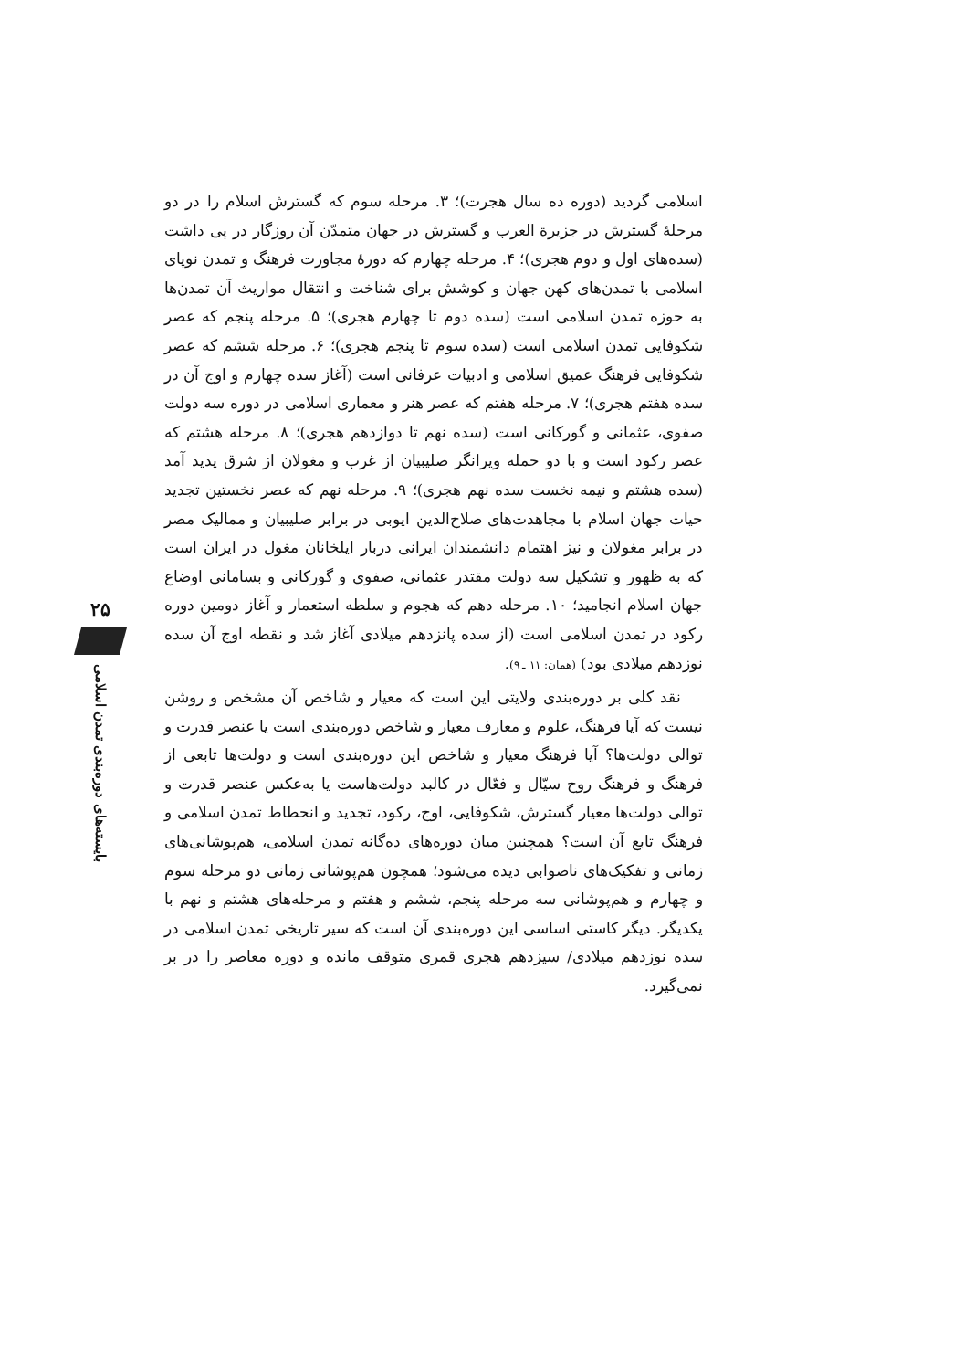اسلامی گردید (دوره ده سال هجرت)؛ ۳. مرحله سوم که گسترش اسلام را در دو مرحلهٔ گسترش در جزیرة العرب و گسترش در جهان متمدّن آن روزگار در پی داشت (سده‌های اول و دوم هجری)؛ ۴. مرحله چهارم که دورهٔ مجاورت فرهنگ و تمدن نوپای اسلامی با تمدن‌های کهن جهان و کوشش برای شناخت و انتقال مواریث آن تمدن‌ها به حوزه تمدن اسلامی است (سده دوم تا چهارم هجری)؛ ۵. مرحله پنجم که عصر شکوفایی تمدن اسلامی است (سده سوم تا پنجم هجری)؛ ۶. مرحله ششم که عصر شکوفایی فرهنگ عمیق اسلامی و ادبیات عرفانی است (آغاز سده چهارم و اوج آن در سده هفتم هجری)؛ ۷. مرحله هفتم که عصر هنر و معماری اسلامی در دوره سه دولت صفوی، عثمانی و گورکانی است (سده نهم تا دوازدهم هجری)؛ ۸. مرحله هشتم که عصر رکود است و با دو حمله ویرانگر صلیبیان از غرب و مغولان از شرق پدید آمد (سده هشتم و نیمه نخست سده نهم هجری)؛ ۹. مرحله نهم که عصر نخستین تجدید حیات جهان اسلام با مجاهدت‌های صلاح‌الدین ایوبی در برابر صلیبیان و ممالیک مصر در برابر مغولان و نیز اهتمام دانشمندان ایرانی دربار ایلخانان مغول در ایران است که به ظهور و تشکیل سه دولت مقتدر عثمانی، صفوی و گورکانی و بسامانی اوضاع جهان اسلام انجامید؛ ۱۰. مرحله دهم که هجوم و سلطه استعمار و آغاز دومین دوره رکود در تمدن اسلامی است (از سده پانزدهم میلادی آغاز شد و نقطه اوج آن سده نوزدهم میلادی بود) (همان: ۱۱ ـ ۹).
نقد کلی بر دوره‌بندی ولایتی این است که معیار و شاخص آن مشخص و روشن نیست که آیا فرهنگ، علوم و معارف معیار و شاخص دوره‌بندی است یا عنصر قدرت و توالی دولت‌ها؟ آیا فرهنگ معیار و شاخص این دوره‌بندی است و دولت‌ها تابعی از فرهنگ و فرهنگ روح سیّال و فعّال در کالبد دولت‌هاست یا به‌عکس عنصر قدرت و توالی دولت‌ها معیار گسترش، شکوفایی، اوج، رکود، تجدید و انحطاط تمدن اسلامی و فرهنگ تابع آن است؟ همچنین میان دوره‌های ده‌گانه تمدن اسلامی، هم‌پوشانی‌های زمانی و تفکیک‌های ناصوابی دیده می‌شود؛ همچون هم‌پوشانی زمانی دو مرحله سوم و چهارم و هم‌پوشانی سه مرحله پنجم، ششم و هفتم و مرحله‌های هشتم و نهم با یکدیگر. دیگر کاستی اساسی این دوره‌بندی آن است که سیر تاریخی تمدن اسلامی در سده نوزدهم میلادی/ سیزدهم هجری قمری متوقف مانده و دوره معاصر را در بر نمی‌گیرد.
۲۵
بایسته‌های دوره‌بندی تمدن اسلامی